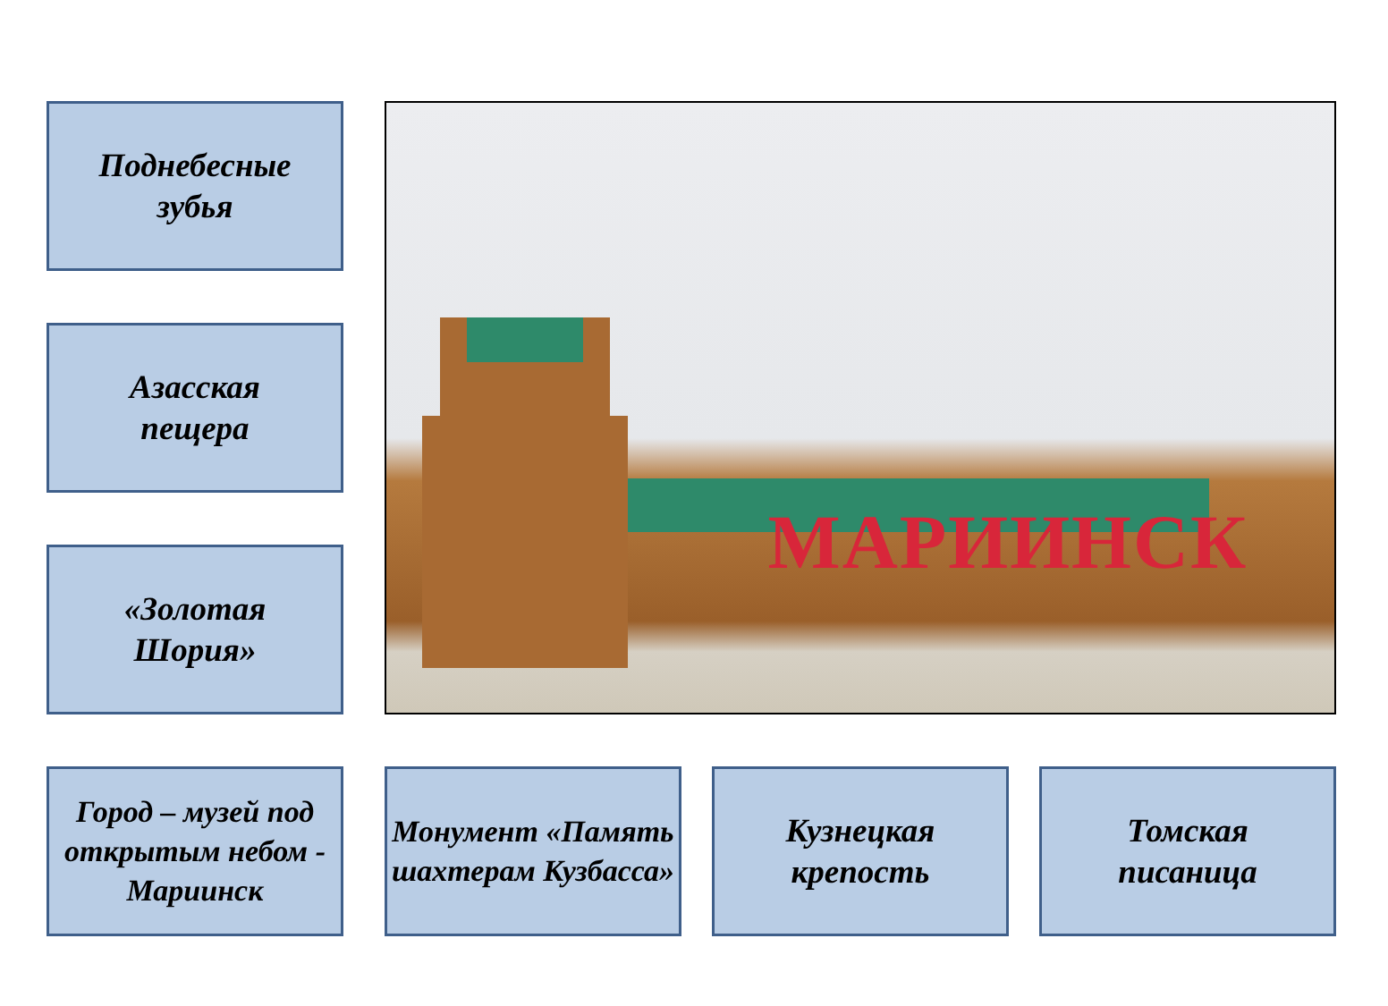Поднебесные
зубья
Азасская
пещера
«Золотая
Шория»
МАРИИНСК
Город – музей под открытым небом - Мариинск
Монумент «Память шахтерам Кузбасса»
Кузнецкая
крепость
Томская
писаница